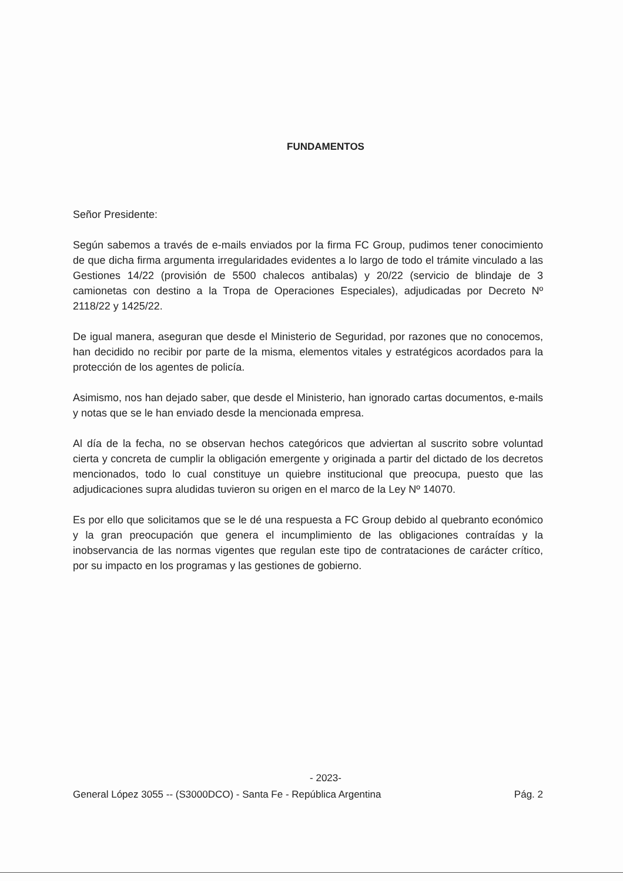FUNDAMENTOS
Señor Presidente:
Según sabemos a través de e-mails enviados por la firma FC Group, pudimos tener conocimiento de que dicha firma argumenta irregularidades evidentes a lo largo de todo el trámite vinculado a las Gestiones 14/22 (provisión de 5500 chalecos antibalas) y 20/22 (servicio de blindaje de 3 camionetas con destino a la Tropa de Operaciones Especiales), adjudicadas por Decreto Nº 2118/22 y 1425/22.
De igual manera, aseguran que desde el Ministerio de Seguridad, por razones que no conocemos, han decidido no recibir por parte de la misma, elementos vitales y estratégicos acordados para la protección de los agentes de policía.
Asimismo, nos han dejado saber, que desde el Ministerio, han ignorado cartas documentos, e-mails y notas que se le han enviado desde la mencionada empresa.
Al día de la fecha, no se observan hechos categóricos que adviertan al suscrito sobre voluntad cierta y concreta de cumplir la obligación emergente y originada a partir del dictado de los decretos mencionados, todo lo cual constituye un quiebre institucional que preocupa, puesto que las adjudicaciones supra aludidas tuvieron su origen en el marco de la Ley Nº 14070.
Es por ello que solicitamos que se le dé una respuesta a FC Group debido al quebranto económico y la gran preocupación que genera el incumplimiento de las obligaciones contraídas y la inobservancia de las normas vigentes que regulan este tipo de contrataciones de carácter crítico, por su impacto en los programas y las gestiones de gobierno.
- 2023-
General López 3055 -- (S3000DCO) - Santa Fe - República Argentina Pág. 2